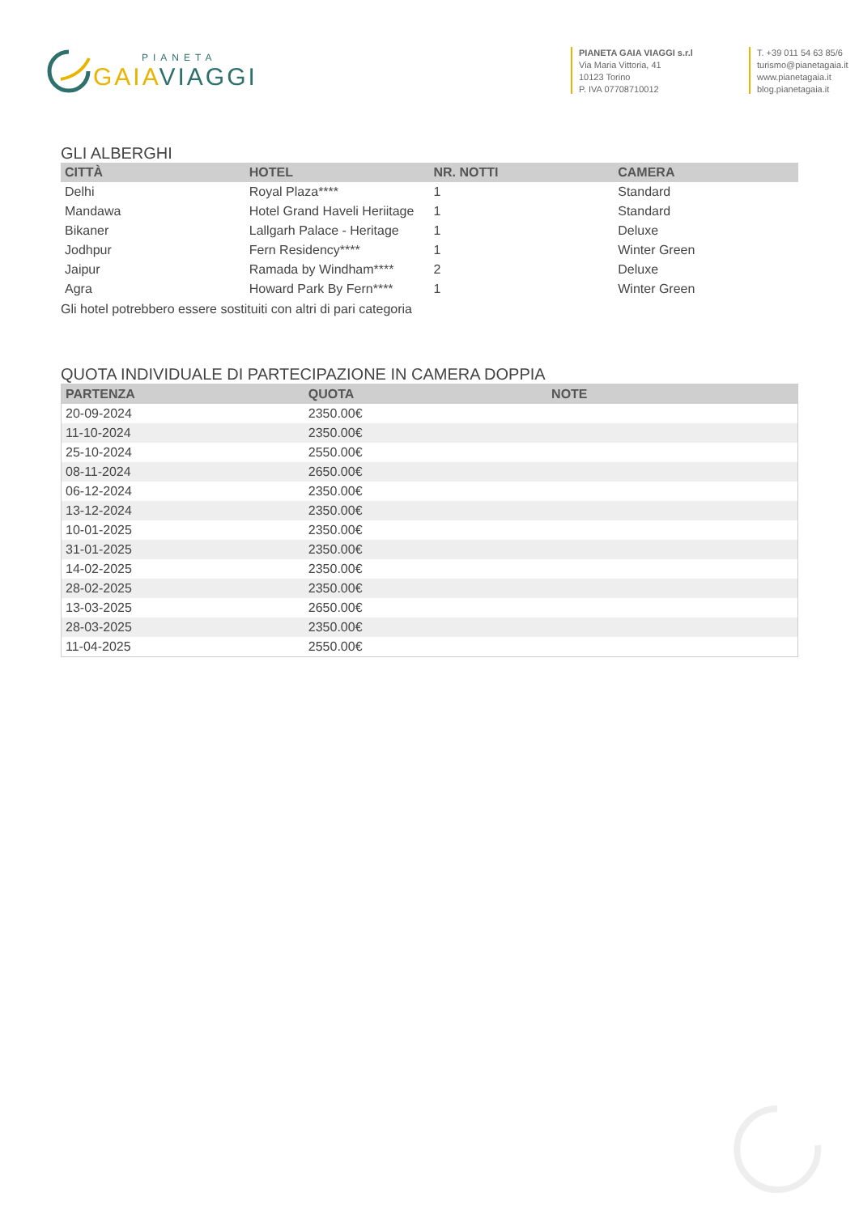PIANETA
GAIA VIAGGI
PIANETA GAIA VIAGGI s.r.l
Via Maria Vittoria, 41
10123 Torino
P. IVA 07708710012
T. +39 011 54 63 85/6
turismo@pianetagaia.it
www.pianetagaia.it
blog.pianetagaia.it
GLI ALBERGHI
| CITTÀ | HOTEL | NR. NOTTI | CAMERA |
| --- | --- | --- | --- |
| Delhi | Royal Plaza**** | 1 | Standard |
| Mandawa | Hotel Grand Haveli Heriitage | 1 | Standard |
| Bikaner | Lallgarh Palace - Heritage | 1 | Deluxe |
| Jodhpur | Fern Residency**** | 1 | Winter Green |
| Jaipur | Ramada by Windham**** | 2 | Deluxe |
| Agra | Howard Park By Fern**** | 1 | Winter Green |
Gli hotel potrebbero essere sostituiti con altri di pari categoria
QUOTA INDIVIDUALE DI PARTECIPAZIONE IN CAMERA DOPPIA
| PARTENZA | QUOTA | NOTE |
| --- | --- | --- |
| 20-09-2024 | 2350.00€ | |
| 11-10-2024 | 2350.00€ | |
| 25-10-2024 | 2550.00€ | |
| 08-11-2024 | 2650.00€ | |
| 06-12-2024 | 2350.00€ | |
| 13-12-2024 | 2350.00€ | |
| 10-01-2025 | 2350.00€ | |
| 31-01-2025 | 2350.00€ | |
| 14-02-2025 | 2350.00€ | |
| 28-02-2025 | 2350.00€ | |
| 13-03-2025 | 2650.00€ | |
| 28-03-2025 | 2350.00€ | |
| 11-04-2025 | 2550.00€ | |